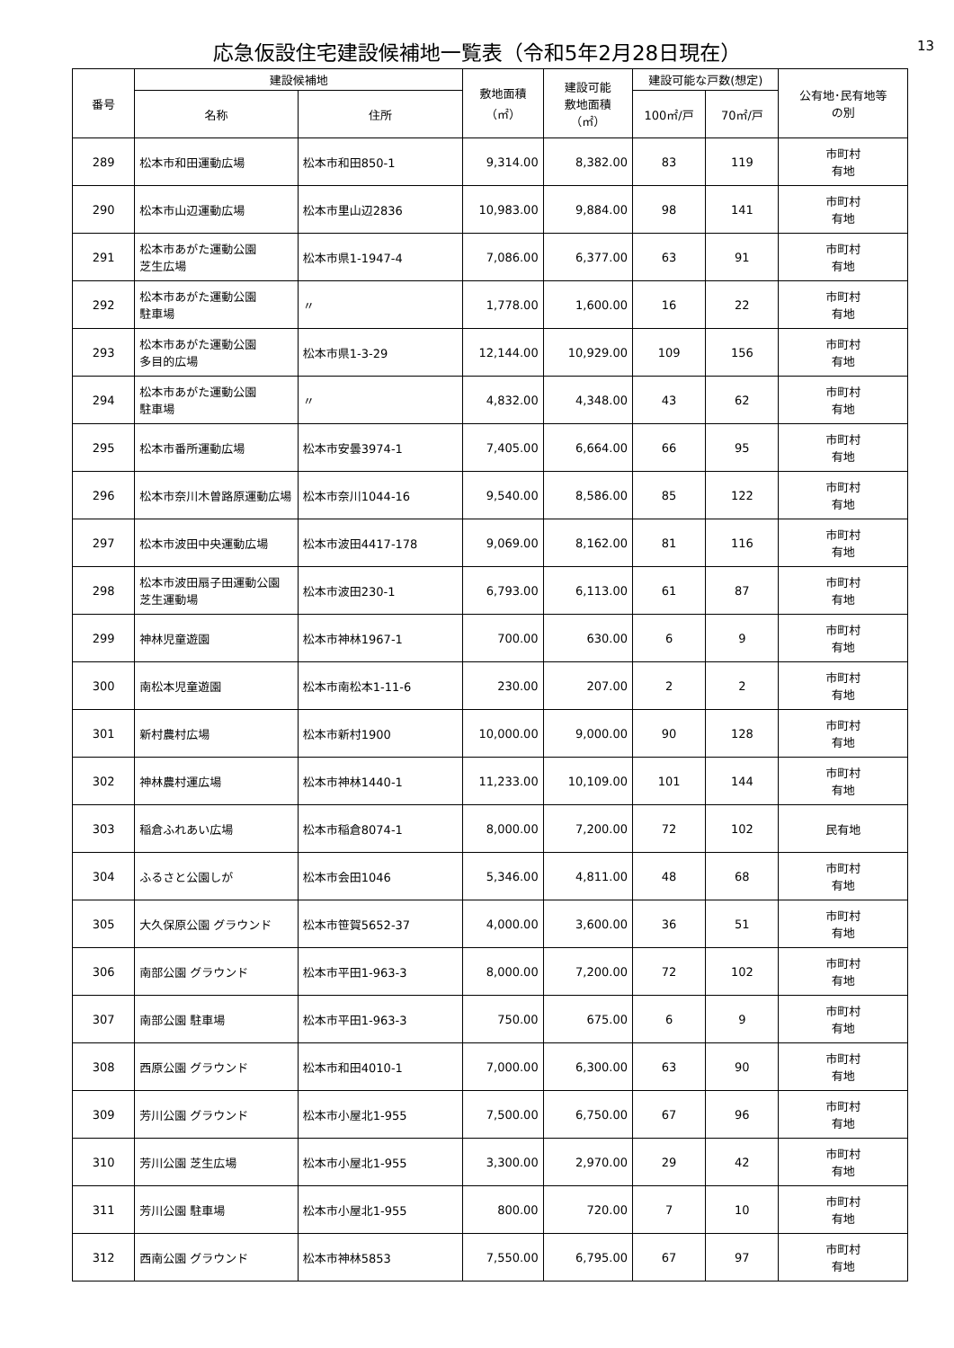応急仮設住宅建設候補地一覧表（令和5年2月28日現在）
13
| 番号 | 建設候補地 | | 敷地面積 （㎡） | 建設可能 敷地面積（㎡） | 建設可能な戸数(想定) | | 公有地･民有地等 の別 |
| --- | --- | --- | --- | --- | --- | --- | --- |
| | 名称 | 住所 | | | 100㎡/戸 | 70㎡/戸 | |
| 289 | 松本市和田運動広場 | 松本市和田850-1 | 9,314.00 | 8,382.00 | 83 | 119 | 市町村 有地 |
| 290 | 松本市山辺運動広場 | 松本市里山辺2836 | 10,983.00 | 9,884.00 | 98 | 141 | 市町村 有地 |
| 291 | 松本市あがた運動公園 芝生広場 | 松本市県1-1947-4 | 7,086.00 | 6,377.00 | 63 | 91 | 市町村 有地 |
| 292 | 松本市あがた運動公園 駐車場 | 〃 | 1,778.00 | 1,600.00 | 16 | 22 | 市町村 有地 |
| 293 | 松本市あがた運動公園 多目的広場 | 松本市県1-3-29 | 12,144.00 | 10,929.00 | 109 | 156 | 市町村 有地 |
| 294 | 松本市あがた運動公園 駐車場 | 〃 | 4,832.00 | 4,348.00 | 43 | 62 | 市町村 有地 |
| 295 | 松本市番所運動広場 | 松本市安曇3974-1 | 7,405.00 | 6,664.00 | 66 | 95 | 市町村 有地 |
| 296 | 松本市奈川木曽路原運動広場 | 松本市奈川1044-16 | 9,540.00 | 8,586.00 | 85 | 122 | 市町村 有地 |
| 297 | 松本市波田中央運動広場 | 松本市波田4417-178 | 9,069.00 | 8,162.00 | 81 | 116 | 市町村 有地 |
| 298 | 松本市波田扇子田運動公園 芝生運動場 | 松本市波田230-1 | 6,793.00 | 6,113.00 | 61 | 87 | 市町村 有地 |
| 299 | 神林児童遊園 | 松本市神林1967-1 | 700.00 | 630.00 | 6 | 9 | 市町村 有地 |
| 300 | 南松本児童遊園 | 松本市南松本1-11-6 | 230.00 | 207.00 | 2 | 2 | 市町村 有地 |
| 301 | 新村農村広場 | 松本市新村1900 | 10,000.00 | 9,000.00 | 90 | 128 | 市町村 有地 |
| 302 | 神林農村運広場 | 松本市神林1440-1 | 11,233.00 | 10,109.00 | 101 | 144 | 市町村 有地 |
| 303 | 稲倉ふれあい広場 | 松本市稲倉8074-1 | 8,000.00 | 7,200.00 | 72 | 102 | 民有地 |
| 304 | ふるさと公園しが | 松本市会田1046 | 5,346.00 | 4,811.00 | 48 | 68 | 市町村 有地 |
| 305 | 大久保原公園 グラウンド | 松本市笹賀5652-37 | 4,000.00 | 3,600.00 | 36 | 51 | 市町村 有地 |
| 306 | 南部公園 グラウンド | 松本市平田1-963-3 | 8,000.00 | 7,200.00 | 72 | 102 | 市町村 有地 |
| 307 | 南部公園 駐車場 | 松本市平田1-963-3 | 750.00 | 675.00 | 6 | 9 | 市町村 有地 |
| 308 | 西原公園 グラウンド | 松本市和田4010-1 | 7,000.00 | 6,300.00 | 63 | 90 | 市町村 有地 |
| 309 | 芳川公園 グラウンド | 松本市小屋北1-955 | 7,500.00 | 6,750.00 | 67 | 96 | 市町村 有地 |
| 310 | 芳川公園 芝生広場 | 松本市小屋北1-955 | 3,300.00 | 2,970.00 | 29 | 42 | 市町村 有地 |
| 311 | 芳川公園 駐車場 | 松本市小屋北1-955 | 800.00 | 720.00 | 7 | 10 | 市町村 有地 |
| 312 | 西南公園 グラウンド | 松本市神林5853 | 7,550.00 | 6,795.00 | 67 | 97 | 市町村 有地 |